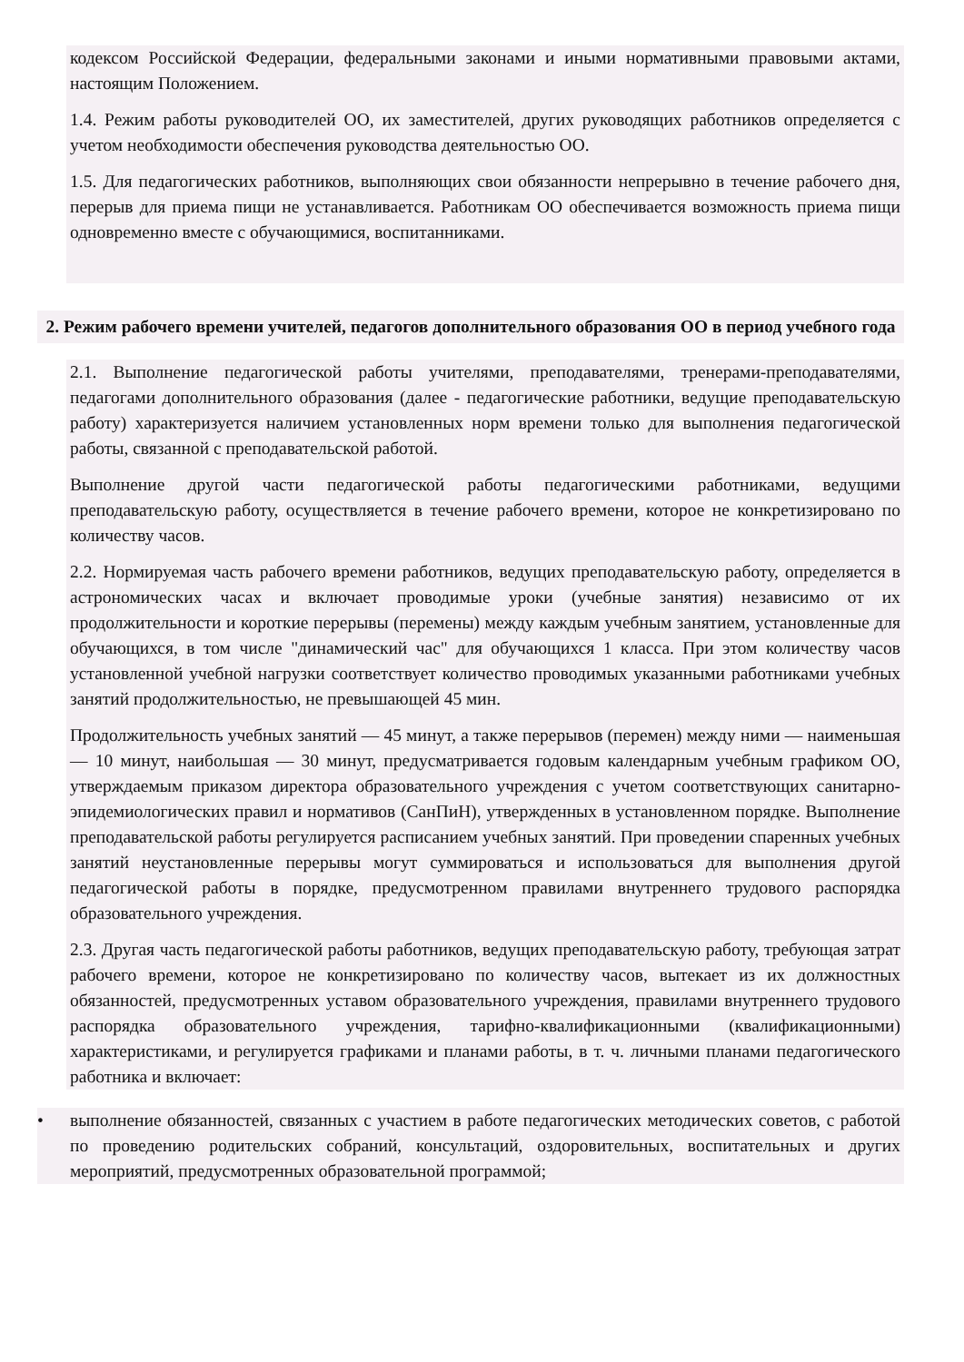кодексом Российской Федерации, федеральными законами и иными нормативными правовыми актами, настоящим Положением.
1.4. Режим работы руководителей ОО, их заместителей, других руководящих работников определяется с учетом необходимости обеспечения руководства деятельностью ОО.
1.5. Для педагогических работников, выполняющих свои обязанности непрерывно в течение рабочего дня, перерыв для приема пищи не устанавливается. Работникам ОО обеспечивается возможность приема пищи одновременно вместе с обучающимися, воспитанниками.
2. Режим рабочего времени учителей, педагогов дополнительного образования ОО в период учебного года
2.1. Выполнение педагогической работы учителями, преподавателями, тренерами-преподавателями, педагогами дополнительного образования (далее - педагогические работники, ведущие преподавательскую работу) характеризуется наличием установленных норм времени только для выполнения педагогической работы, связанной с преподавательской работой.
Выполнение другой части педагогической работы педагогическими работниками, ведущими преподавательскую работу, осуществляется в течение рабочего времени, которое не конкретизировано по количеству часов.
2.2. Нормируемая часть рабочего времени работников, ведущих преподавательскую работу, определяется в астрономических часах и включает проводимые уроки (учебные занятия) независимо от их продолжительности и короткие перерывы (перемены) между каждым учебным занятием, установленные для обучающихся, в том числе "динамический час" для обучающихся 1 класса. При этом количеству часов установленной учебной нагрузки соответствует количество проводимых указанными работниками учебных занятий продолжительностью, не превышающей 45 мин.
Продолжительность учебных занятий — 45 минут, а также перерывов (перемен) между ними — наименьшая — 10 минут, наибольшая — 30 минут, предусматривается годовым календарным учебным графиком ОО, утверждаемым приказом директора образовательного учреждения с учетом соответствующих санитарно-эпидемиологических правил и нормативов (СанПиН), утвержденных в установленном порядке. Выполнение преподавательской работы регулируется расписанием учебных занятий. При проведении спаренных учебных занятий неустановленные перерывы могут суммироваться и использоваться для выполнения другой педагогической работы в порядке, предусмотренном правилами внутреннего трудового распорядка образовательного учреждения.
2.3. Другая часть педагогической работы работников, ведущих преподавательскую работу, требующая затрат рабочего времени, которое не конкретизировано по количеству часов, вытекает из их должностных обязанностей, предусмотренных уставом образовательного учреждения, правилами внутреннего трудового распорядка образовательного учреждения, тарифно-квалификационными (квалификационными) характеристиками, и регулируется графиками и планами работы, в т. ч. личными планами педагогического работника и включает:
• выполнение обязанностей, связанных с участием в работе педагогических методических советов, с работой по проведению родительских собраний, консультаций, оздоровительных, воспитательных и других мероприятий, предусмотренных образовательной программой;